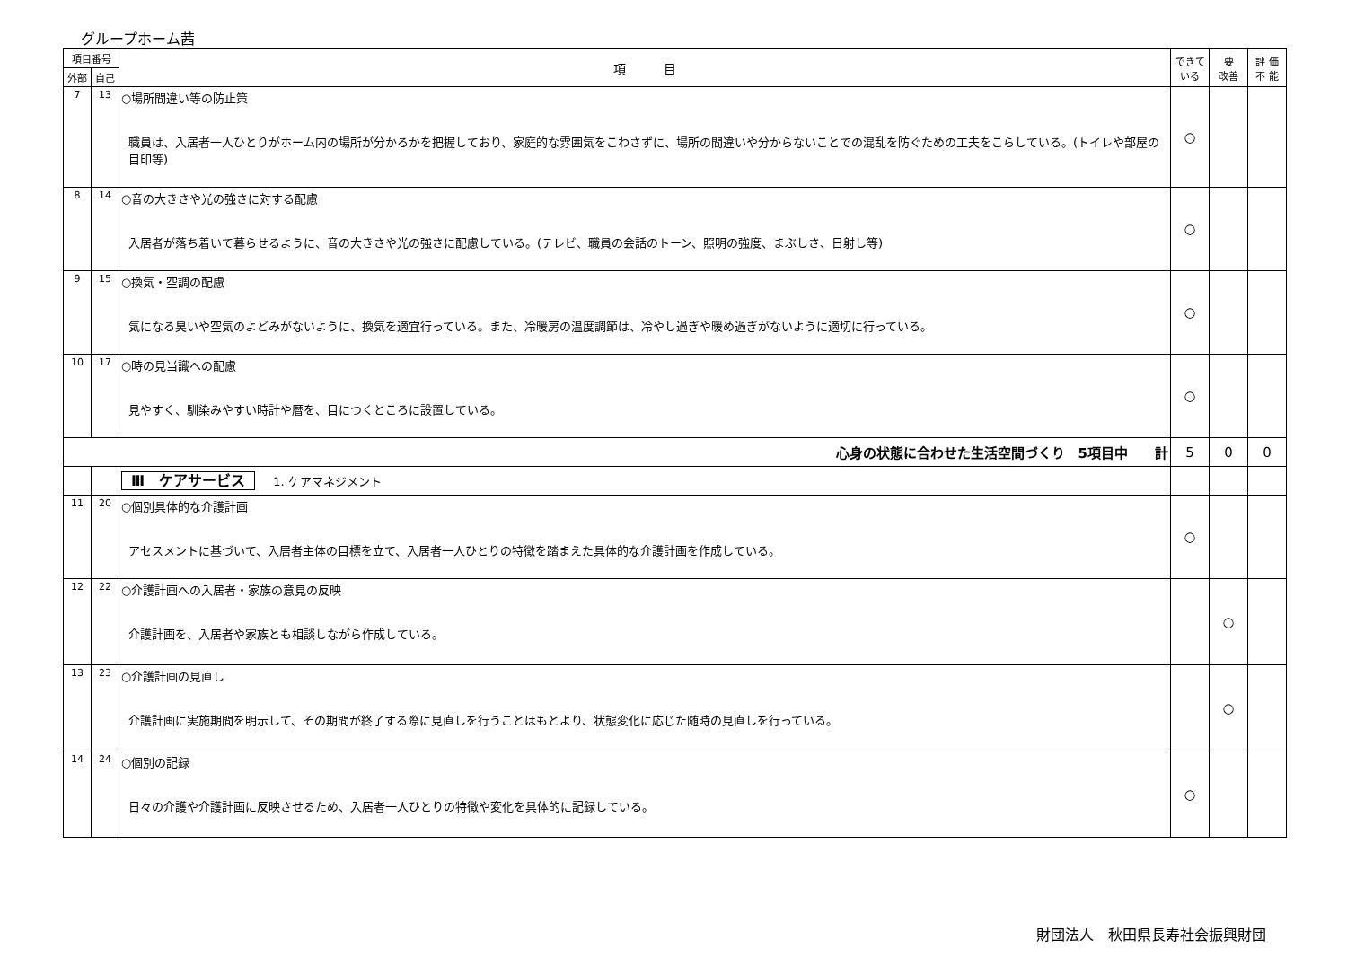グループホーム茜
| 項目番号 | | 項 目 | できて いる | 要 改善 | 評 価 不 能 |
| --- | --- | --- | --- | --- | --- |
| 外部 | 自己 | | | | |
| 7 | 13 | ○場所間違い等の防止策 職員は、入居者一人ひとりがホーム内の場所が分かるかを把握しており、家庭的な雰囲気をこわさずに、場所の間違いや分からないことでの混乱を防ぐための工夫をこらしている。(トイレや部屋の目印等) | ○ | | |
| 8 | 14 | ○音の大きさや光の強さに対する配慮 入居者が落ち着いて暮らせるように、音の大きさや光の強さに配慮している。(テレビ、職員の会話のトーン、照明の強度、まぶしさ、日射し等) | ○ | | |
| 9 | 15 | ○換気・空調の配慮 気になる臭いや空気のよどみがないように、換気を適宜行っている。また、冷暖房の温度調節は、冷やし過ぎや暖め過ぎがないように適切に行っている。 | ○ | | |
| 10 | 17 | ○時の見当識への配慮 見やすく、馴染みやすい時計や暦を、目につくところに設置している。 | ○ | | |
| 心身の状態に合わせた生活空間づくり 5項目中 計 | | | 5 | 0 | 0 |
| | | Ⅲ ケアサービス 1. ケアマネジメント | | | |
| 11 | 20 | ○個別具体的な介護計画 アセスメントに基づいて、入居者主体の目標を立て、入居者一人ひとりの特徴を踏まえた具体的な介護計画を作成している。 | ○ | | |
| 12 | 22 | ○介護計画への入居者・家族の意見の反映 介護計画を、入居者や家族とも相談しながら作成している。 | | ○ | |
| 13 | 23 | ○介護計画の見直し 介護計画に実施期間を明示して、その期間が終了する際に見直しを行うことはもとより、状態変化に応じた随時の見直しを行っている。 | | ○ | |
| 14 | 24 | ○個別の記録 日々の介護や介護計画に反映させるため、入居者一人ひとりの特徴や変化を具体的に記録している。 | ○ | | |
財団法人　秋田県長寿社会振興財団